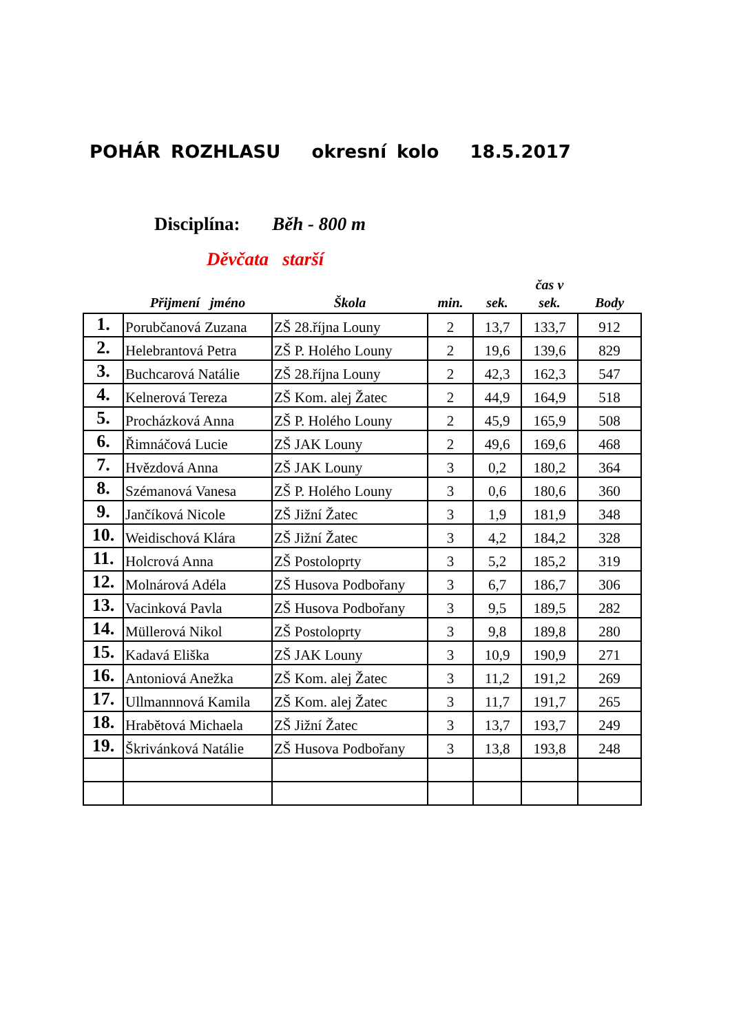POHÁR ROZHLASU okresní kolo 18.5.2017
Disciplína: Běh - 800 m
Děvčata starší
| | Přijmení jméno | Škola | min. | sek. | čas v sek. | Body |
| --- | --- | --- | --- | --- | --- | --- |
| 1. | Porubčanová Zuzana | ZŠ 28.října Louny | 2 | 13,7 | 133,7 | 912 |
| 2. | Helebrantová Petra | ZŠ P. Holého Louny | 2 | 19,6 | 139,6 | 829 |
| 3. | Buchcarová Natálie | ZŠ 28.října Louny | 2 | 42,3 | 162,3 | 547 |
| 4. | Kelnerová Tereza | ZŠ Kom. alej Žatec | 2 | 44,9 | 164,9 | 518 |
| 5. | Procházková Anna | ZŠ P. Holého Louny | 2 | 45,9 | 165,9 | 508 |
| 6. | Řimnáčová Lucie | ZŠ JAK Louny | 2 | 49,6 | 169,6 | 468 |
| 7. | Hvězdová Anna | ZŠ JAK Louny | 3 | 0,2 | 180,2 | 364 |
| 8. | Szémanová Vanesa | ZŠ P. Holého Louny | 3 | 0,6 | 180,6 | 360 |
| 9. | Jančíková Nicole | ZŠ Jižní Žatec | 3 | 1,9 | 181,9 | 348 |
| 10. | Weidischová Klára | ZŠ Jižní Žatec | 3 | 4,2 | 184,2 | 328 |
| 11. | Holcrová Anna | ZŠ Postoloprty | 3 | 5,2 | 185,2 | 319 |
| 12. | Molnárová Adéla | ZŠ Husova Podbořany | 3 | 6,7 | 186,7 | 306 |
| 13. | Vacinková Pavla | ZŠ Husova Podbořany | 3 | 9,5 | 189,5 | 282 |
| 14. | Müllerová Nikol | ZŠ Postoloprty | 3 | 9,8 | 189,8 | 280 |
| 15. | Kadavá Eliška | ZŠ JAK Louny | 3 | 10,9 | 190,9 | 271 |
| 16. | Antoniová Anežka | ZŠ Kom. alej Žatec | 3 | 11,2 | 191,2 | 269 |
| 17. | Ullmannnová Kamila | ZŠ Kom. alej Žatec | 3 | 11,7 | 191,7 | 265 |
| 18. | Hrabětová Michaela | ZŠ Jižní Žatec | 3 | 13,7 | 193,7 | 249 |
| 19. | Škrivánková Natálie | ZŠ Husova Podbořany | 3 | 13,8 | 193,8 | 248 |